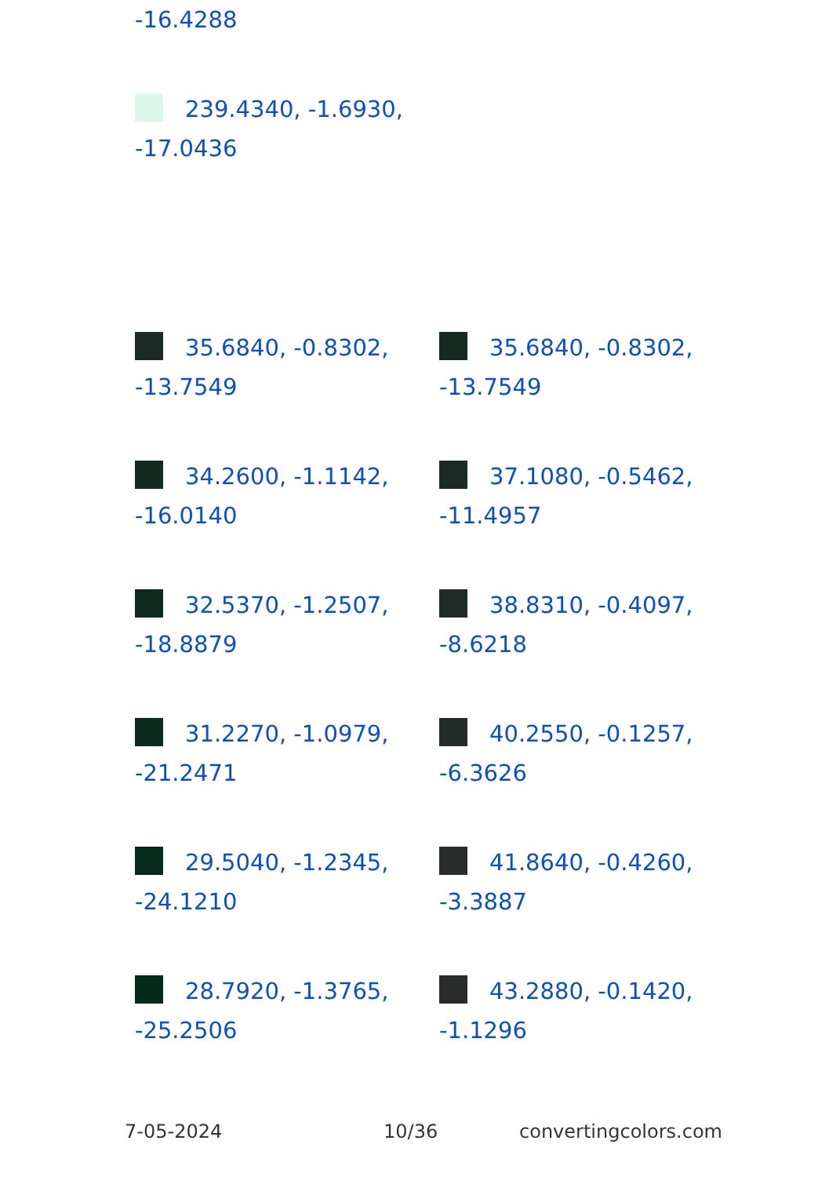-16.4288
239.4340, -1.6930, -17.0436
35.6840, -0.8302, -13.7549
35.6840, -0.8302, -13.7549
34.2600, -1.1142, -16.0140
37.1080, -0.5462, -11.4957
32.5370, -1.2507, -18.8879
38.8310, -0.4097, -8.6218
31.2270, -1.0979, -21.2471
40.2550, -0.1257, -6.3626
29.5040, -1.2345, -24.1210
41.8640, -0.4260, -3.3887
28.7920, -1.3765, -25.2506
43.2880, -0.1420, -1.1296
7-05-2024 10/36 convertingcolors.com